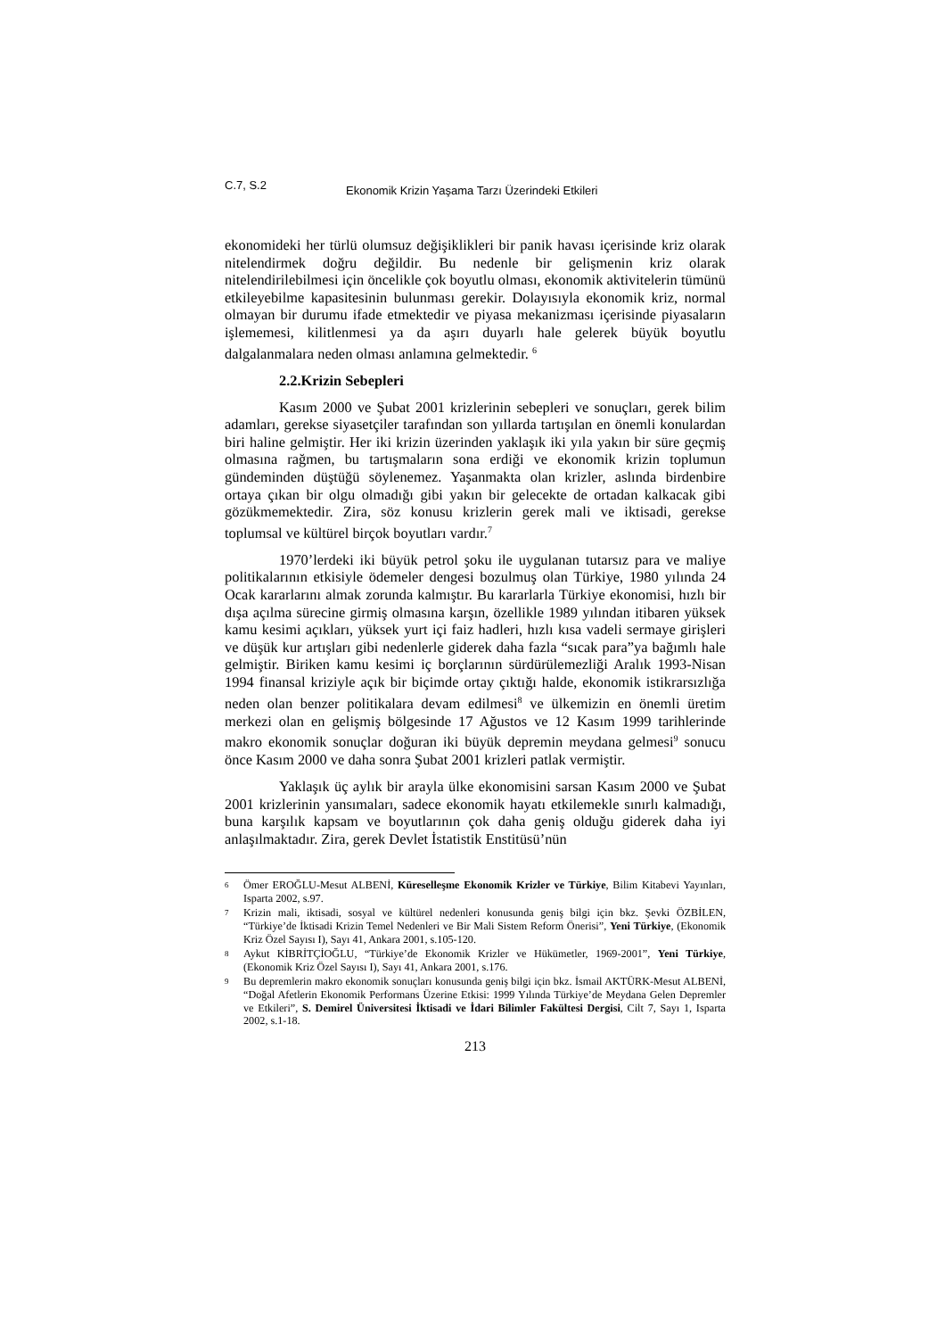C.7, S.2 Ekonomik Krizin Yaşama Tarzı Üzerindeki Etkileri
ekonomideki her türlü olumsuz değişiklikleri bir panik havası içerisinde kriz olarak nitelendirmek doğru değildir. Bu nedenle bir gelişmenin kriz olarak nitelendirilebilmesi için öncelikle çok boyutlu olması, ekonomik aktivitelerin tümünü etkileyebilme kapasitesinin bulunması gerekir. Dolayısıyla ekonomik kriz, normal olmayan bir durumu ifade etmektedir ve piyasa mekanizması içerisinde piyasaların işlememesi, kilitlenmesi ya da aşırı duyarlı hale gelerek büyük boyutlu dalgalanmalara neden olması anlamına gelmektedir. <sup>6</sup>
2.2.Krizin Sebepleri
Kasım 2000 ve Şubat 2001 krizlerinin sebepleri ve sonuçları, gerek bilim adamları, gerekse siyasetçiler tarafından son yıllarda tartışılan en önemli konulardan biri haline gelmiştir. Her iki krizin üzerinden yaklaşık iki yıla yakın bir süre geçmiş olmasına rağmen, bu tartışmaların sona erdiği ve ekonomik krizin toplumun gündeminden düştüğü söylenemez. Yaşanmakta olan krizler, aslında birdenbire ortaya çıkan bir olgu olmadığı gibi yakın bir gelecekte de ortadan kalkacak gibi gözükmemektedir. Zira, söz konusu krizlerin gerek mali ve iktisadi, gerekse toplumsal ve kültürel birçok boyutları vardır.<sup>7</sup>
1970’lerdeki iki büyük petrol şoku ile uygulanan tutarsız para ve maliye politikalarının etkisiyle ödemeler dengesi bozulmuş olan Türkiye, 1980 yılında 24 Ocak kararlarını almak zorunda kalmıştır. Bu kararlarla Türkiye ekonomisi, hızlı bir dışa açılma sürecine girmiş olmasına karşın, özellikle 1989 yılından itibaren yüksek kamu kesimi açıkları, yüksek yurt içi faiz hadleri, hızlı kısa vadeli sermaye girişleri ve düşük kur artışları gibi nedenlerle giderek daha fazla “sıcak para”ya bağımlı hale gelmiştir. Biriken kamu kesimi iç borçlarının sürdürülemezliği Aralık 1993-Nisan 1994 finansal kriziyle açık bir biçimde ortay çıktığı halde, ekonomik istikrarsızlığa neden olan benzer politikalara devam edilmesi<sup>8</sup> ve ülkemizin en önemli üretim merkezi olan en gelişmiş bölgesinde 17 Ağustos ve 12 Kasım 1999 tarihlerinde makro ekonomik sonuçlar doğuran iki büyük depremin meydana gelmesi<sup>9</sup> sonucu önce Kasım 2000 ve daha sonra Şubat 2001 krizleri patlak vermiştir.
Yaklaşık üç aylık bir arayla ülke ekonomisini sarsan Kasım 2000 ve Şubat 2001 krizlerinin yansımaları, sadece ekonomik hayatı etkilemekle sınırlı kalmadığı, buna karşılık kapsam ve boyutlarının çok daha geniş olduğu giderek daha iyi anlaşılmaktadır. Zira, gerek Devlet İstatistik Enstitüsü’nün
6 Ömer EROĞLU-Mesut ALBENİ, Küreselleşme Ekonomik Krizler ve Türkiye, Bilim Kitabevi Yayınları, Isparta 2002, s.97.
7 Krizin mali, iktisadi, sosyal ve kültürel nedenleri konusunda geniş bilgi için bkz. Şevki ÖZBİLEN, “Türkiye’de İktisadi Krizin Temel Nedenleri ve Bir Mali Sistem Reform Önerisi”, Yeni Türkiye, (Ekonomik Kriz Özel Sayısı I), Sayı 41, Ankara 2001, s.105-120.
8 Aykut KİBRİTÇİOĞLU, “Türkiye’de Ekonomik Krizler ve Hükümetler, 1969-2001”, Yeni Türkiye, (Ekonomik Kriz Özel Sayısı I), Sayı 41, Ankara 2001, s.176.
9 Bu depremlerin makro ekonomik sonuçları konusunda geniş bilgi için bkz. İsmail AKTÜRK-Mesut ALBENİ, “Doğal Afetlerin Ekonomik Performans Üzerine Etkisi: 1999 Yılında Türkiye’de Meydana Gelen Depremler ve Etkileri”, S. Demirel Üniversitesi İktisadi ve İdari Bilimler Fakültesi Dergisi, Cilt 7, Sayı 1, Isparta 2002, s.1-18.
213